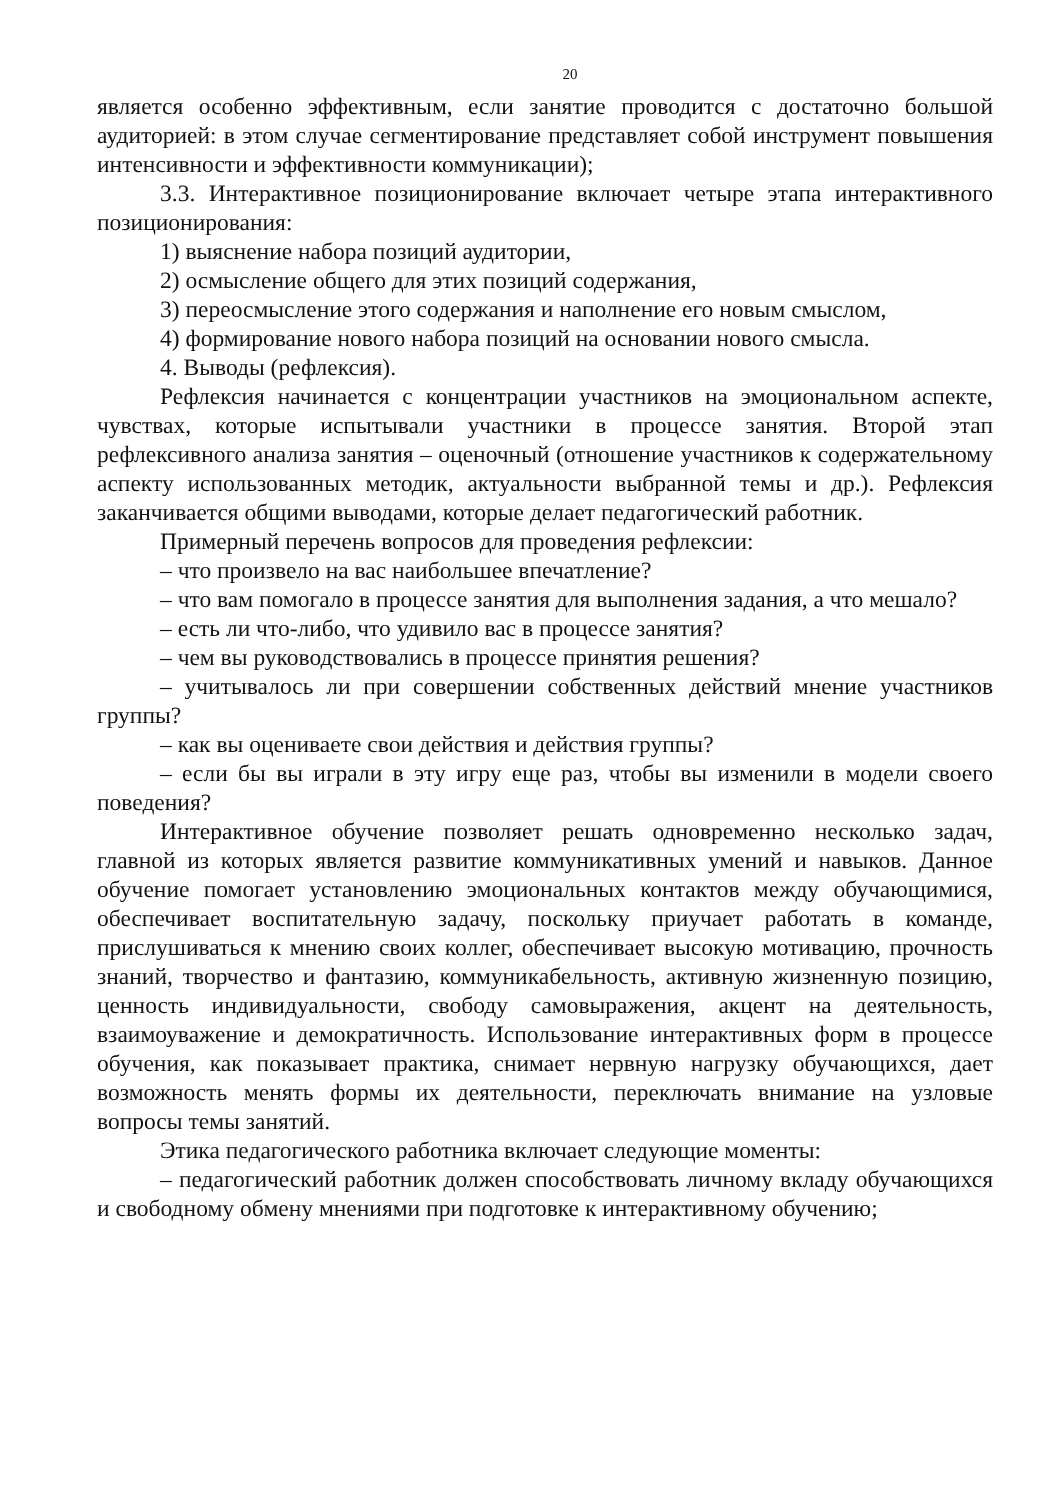20
является особенно эффективным, если занятие проводится с достаточно большой аудиторией: в этом случае сегментирование представляет собой инструмент повышения интенсивности и эффективности коммуникации);
3.3. Интерактивное позиционирование включает четыре этапа интерактивного позиционирования:
1) выяснение набора позиций аудитории,
2) осмысление общего для этих позиций содержания,
3) переосмысление этого содержания и наполнение его новым смыслом,
4) формирование нового набора позиций на основании нового смысла.
4. Выводы (рефлексия).
Рефлексия начинается с концентрации участников на эмоциональном аспекте, чувствах, которые испытывали участники в процессе занятия. Второй этап рефлексивного анализа занятия – оценочный (отношение участников к содержательному аспекту использованных методик, актуальности выбранной темы и др.). Рефлексия заканчивается общими выводами, которые делает педагогический работник.
Примерный перечень вопросов для проведения рефлексии:
– что произвело на вас наибольшее впечатление?
– что вам помогало в процессе занятия для выполнения задания, а что мешало?
– есть ли что-либо, что удивило вас в процессе занятия?
– чем вы руководствовались в процессе принятия решения?
– учитывалось ли при совершении собственных действий мнение участников группы?
– как вы оцениваете свои действия и действия группы?
– если бы вы играли в эту игру еще раз, чтобы вы изменили в модели своего поведения?
Интерактивное обучение позволяет решать одновременно несколько задач, главной из которых является развитие коммуникативных умений и навыков. Данное обучение помогает установлению эмоциональных контактов между обучающимися, обеспечивает воспитательную задачу, поскольку приучает работать в команде, прислушиваться к мнению своих коллег, обеспечивает высокую мотивацию, прочность знаний, творчество и фантазию, коммуникабельность, активную жизненную позицию, ценность индивидуальности, свободу самовыражения, акцент на деятельность, взаимоуважение и демократичность. Использование интерактивных форм в процессе обучения, как показывает практика, снимает нервную нагрузку обучающихся, дает возможность менять формы их деятельности, переключать внимание на узловые вопросы темы занятий.
Этика педагогического работника включает следующие моменты:
– педагогический работник должен способствовать личному вкладу обучающихся и свободному обмену мнениями при подготовке к интерактивному обучению;